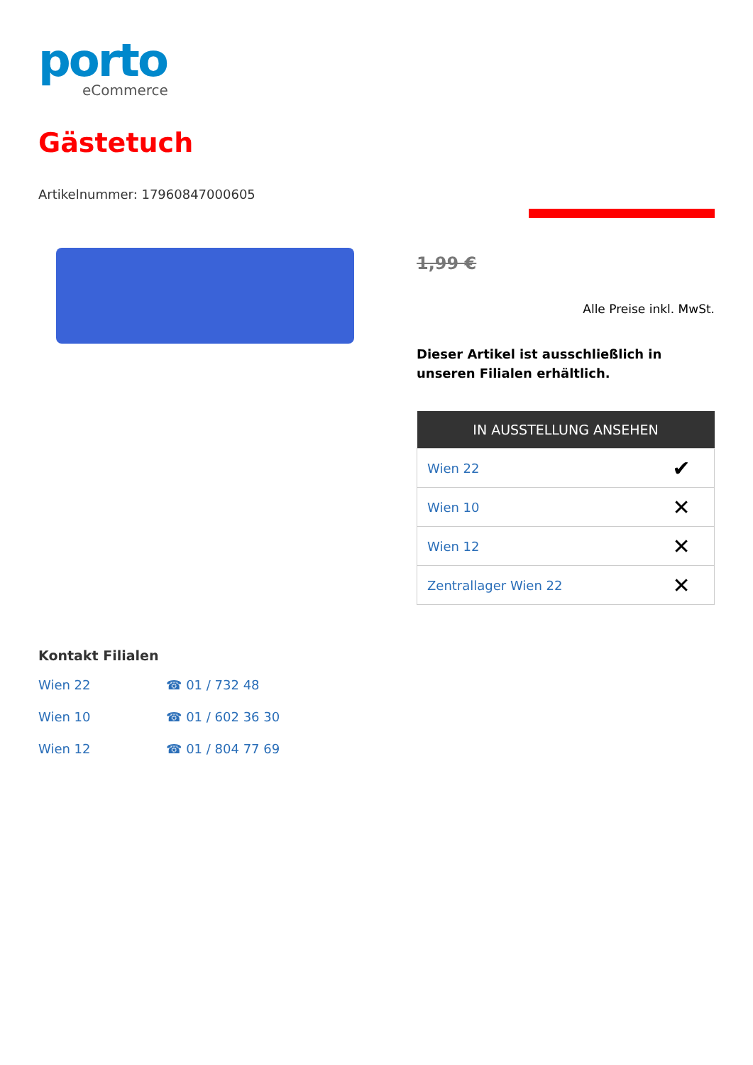porto
eCommerce
Gästetuch
Artikelnummer: 17960847000605
1,99 €
Alle Preise inkl. MwSt.
Dieser Artikel ist ausschließlich in unseren Filialen erhältlich.
| IN AUSSTELLUNG ANSEHEN | |
| --- | --- |
| Wien 22 | ✔ |
| Wien 10 | ✕ |
| Wien 12 | ✕ |
| Zentrallager Wien 22 | ✕ |
Kontakt Filialen
Wien 22 ☎ 01 / 732 48
Wien 10 ☎ 01 / 602 36 30
Wien 12 ☎ 01 / 804 77 69